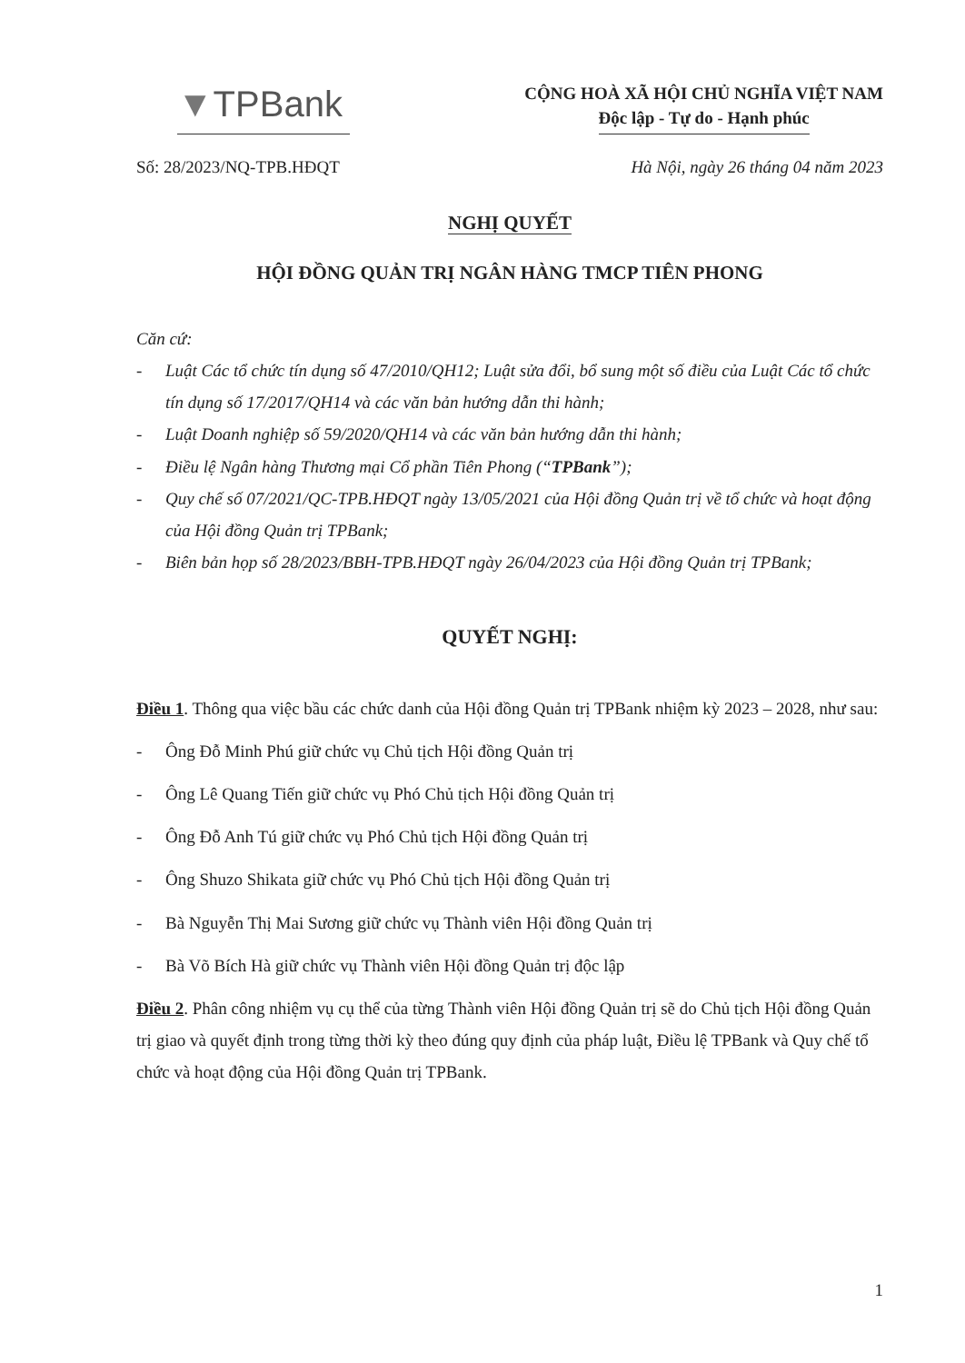▼TPBank
CỘNG HOÀ XÃ HỘI CHỦ NGHĨA VIỆT NAM
Độc lập - Tự do - Hạnh phúc
Số: 28/2023/NQ-TPB.HĐQT Hà Nội, ngày 26 tháng 04 năm 2023
NGHỊ QUYẾT
HỘI ĐỒNG QUẢN TRỊ NGÂN HÀNG TMCP TIÊN PHONG
Căn cứ:
- Luật Các tổ chức tín dụng số 47/2010/QH12; Luật sửa đổi, bổ sung một số điều của Luật Các tổ chức tín dụng số 17/2017/QH14 và các văn bản hướng dẫn thi hành;
- Luật Doanh nghiệp số 59/2020/QH14 và các văn bản hướng dẫn thi hành;
- Điều lệ Ngân hàng Thương mại Cổ phần Tiên Phong (“TPBank”);
- Quy chế số 07/2021/QC-TPB.HĐQT ngày 13/05/2021 của Hội đồng Quản trị về tổ chức và hoạt động của Hội đồng Quản trị TPBank;
- Biên bản họp số 28/2023/BBH-TPB.HĐQT ngày 26/04/2023 của Hội đồng Quản trị TPBank;
QUYẾT NGHỊ:
Điều 1. Thông qua việc bầu các chức danh của Hội đồng Quản trị TPBank nhiệm kỳ 2023 – 2028, như sau:
- Ông Đỗ Minh Phú giữ chức vụ Chủ tịch Hội đồng Quản trị
- Ông Lê Quang Tiến giữ chức vụ Phó Chủ tịch Hội đồng Quản trị
- Ông Đỗ Anh Tú giữ chức vụ Phó Chủ tịch Hội đồng Quản trị
- Ông Shuzo Shikata giữ chức vụ Phó Chủ tịch Hội đồng Quản trị
- Bà Nguyễn Thị Mai Sương giữ chức vụ Thành viên Hội đồng Quản trị
- Bà Võ Bích Hà giữ chức vụ Thành viên Hội đồng Quản trị độc lập
Điều 2. Phân công nhiệm vụ cụ thể của từng Thành viên Hội đồng Quản trị sẽ do Chủ tịch Hội đồng Quản trị giao và quyết định trong từng thời kỳ theo đúng quy định của pháp luật, Điều lệ TPBank và Quy chế tổ chức và hoạt động của Hội đồng Quản trị TPBank.
1